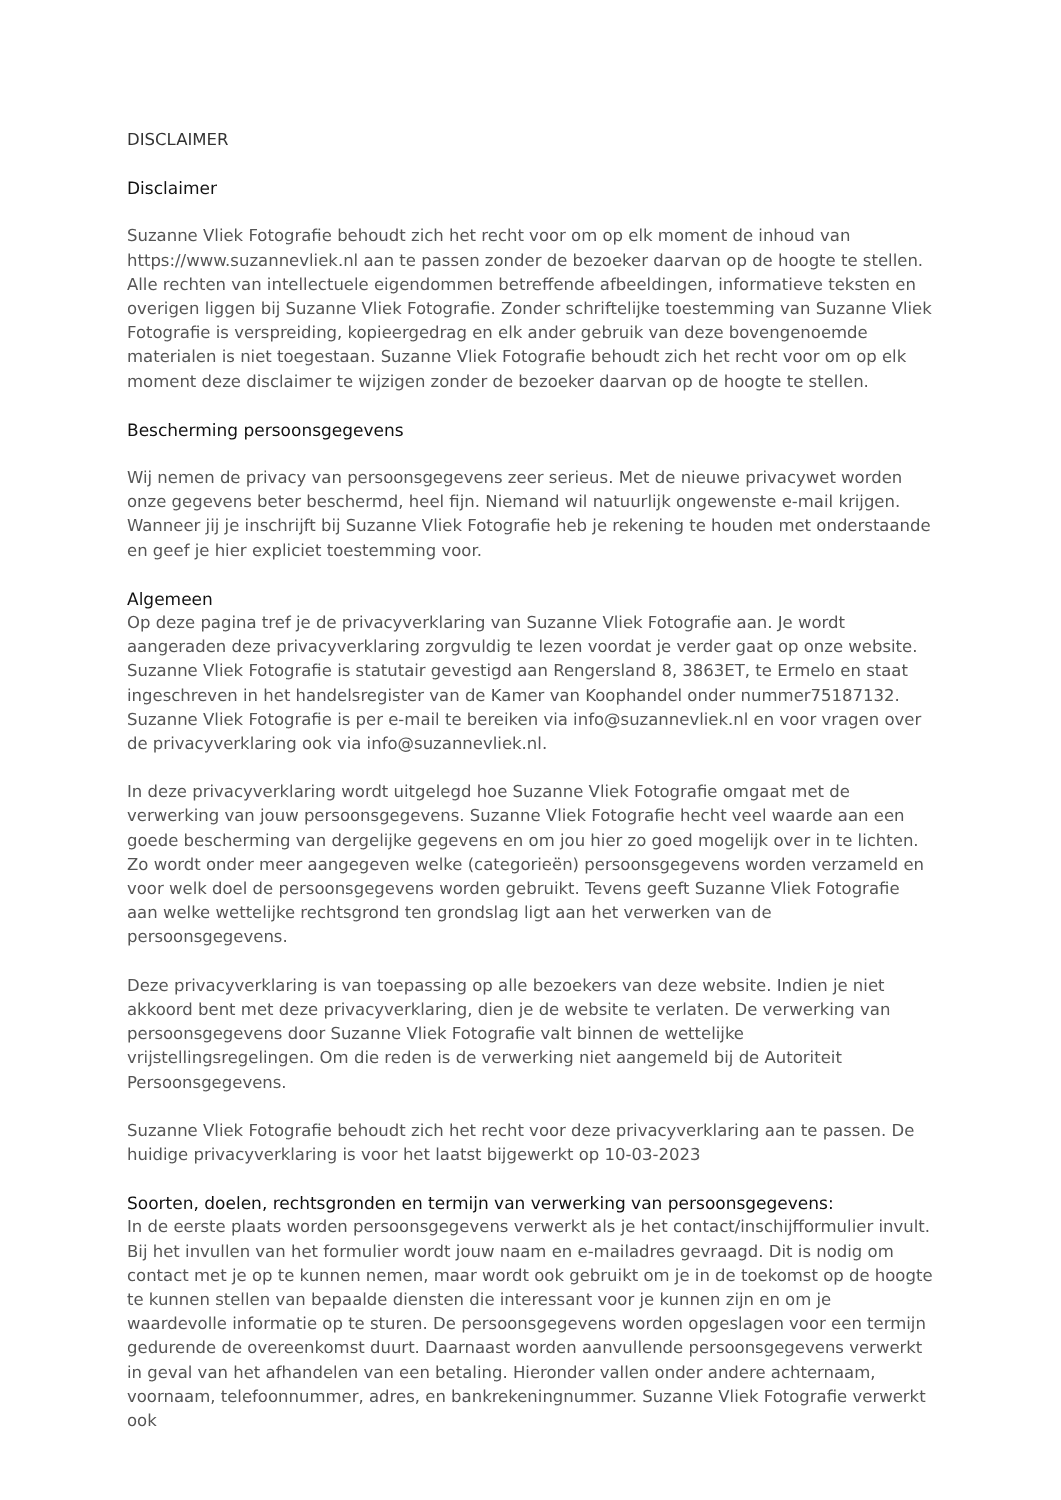DISCLAIMER
Disclaimer
Suzanne Vliek Fotografie behoudt zich het recht voor om op elk moment de inhoud van https://www.suzannevliek.nl aan te passen zonder de bezoeker daarvan op de hoogte te stellen. Alle rechten van intellectuele eigendommen betreffende afbeeldingen, informatieve teksten en overigen liggen bij Suzanne Vliek Fotografie. Zonder schriftelijke toestemming van Suzanne Vliek Fotografie is verspreiding, kopieergedrag en elk ander gebruik van deze bovengenoemde materialen is niet toegestaan. Suzanne Vliek Fotografie behoudt zich het recht voor om op elk moment deze disclaimer te wijzigen zonder de bezoeker daarvan op de hoogte te stellen.
Bescherming persoonsgegevens
Wij nemen de privacy van persoonsgegevens zeer serieus. Met de nieuwe privacywet worden onze gegevens beter beschermd, heel fijn. Niemand wil natuurlijk ongewenste e-mail krijgen. Wanneer jij je inschrijft bij Suzanne Vliek Fotografie heb je rekening te houden met onderstaande en geef je hier expliciet toestemming voor.
Algemeen
Op deze pagina tref je de privacyverklaring van Suzanne Vliek Fotografie aan. Je wordt aangeraden deze privacyverklaring zorgvuldig te lezen voordat je verder gaat op onze website. Suzanne Vliek Fotografie is statutair gevestigd aan Rengersland 8, 3863ET, te Ermelo en staat ingeschreven in het handelsregister van de Kamer van Koophandel onder nummer75187132. Suzanne Vliek Fotografie is per e-mail te bereiken via info@suzannevliek.nl en voor vragen over de privacyverklaring ook via info@suzannevliek.nl.
In deze privacyverklaring wordt uitgelegd hoe Suzanne Vliek Fotografie omgaat met de verwerking van jouw persoonsgegevens. Suzanne Vliek Fotografie hecht veel waarde aan een goede bescherming van dergelijke gegevens en om jou hier zo goed mogelijk over in te lichten. Zo wordt onder meer aangegeven welke (categorieën) persoonsgegevens worden verzameld en voor welk doel de persoonsgegevens worden gebruikt. Tevens geeft Suzanne Vliek Fotografie aan welke wettelijke rechtsgrond ten grondslag ligt aan het verwerken van de persoonsgegevens.
Deze privacyverklaring is van toepassing op alle bezoekers van deze website. Indien je niet akkoord bent met deze privacyverklaring, dien je de website te verlaten. De verwerking van persoonsgegevens door Suzanne Vliek Fotografie valt binnen de wettelijke vrijstellingsregelingen. Om die reden is de verwerking niet aangemeld bij de Autoriteit Persoonsgegevens.
Suzanne Vliek Fotografie behoudt zich het recht voor deze privacyverklaring aan te passen. De huidige privacyverklaring is voor het laatst bijgewerkt op 10-03-2023
Soorten, doelen, rechtsgronden en termijn van verwerking van persoonsgegevens:
In de eerste plaats worden persoonsgegevens verwerkt als je het contact/inschijfformulier invult. Bij het invullen van het formulier wordt jouw naam en e-mailadres gevraagd. Dit is nodig om contact met je op te kunnen nemen, maar wordt ook gebruikt om je in de toekomst op de hoogte te kunnen stellen van bepaalde diensten die interessant voor je kunnen zijn en om je waardevolle informatie op te sturen. De persoonsgegevens worden opgeslagen voor een termijn gedurende de overeenkomst duurt. Daarnaast worden aanvullende persoonsgegevens verwerkt in geval van het afhandelen van een betaling. Hieronder vallen onder andere achternaam, voornaam, telefoonnummer, adres, en bankrekeningnummer. Suzanne Vliek Fotografie verwerkt ook